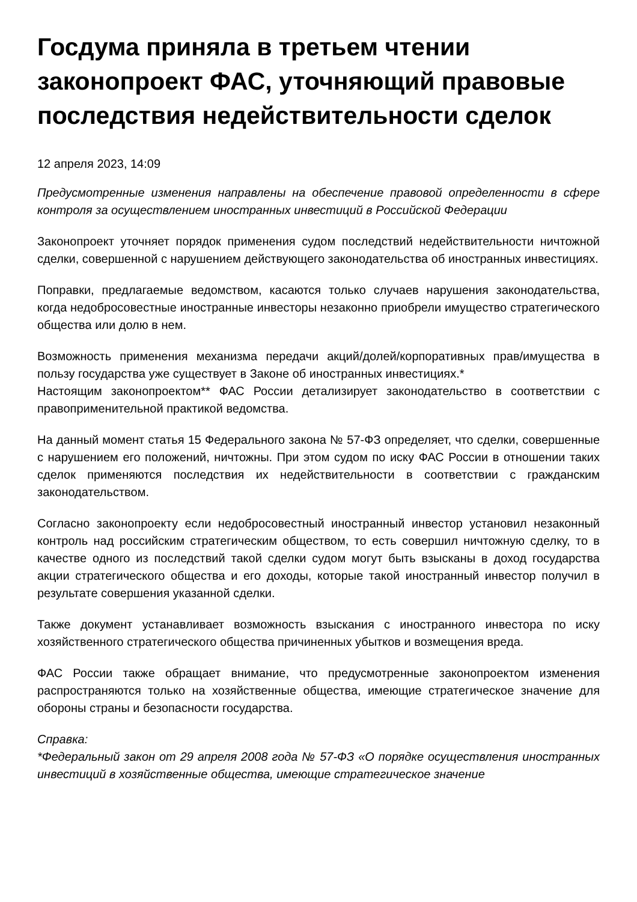Госдума приняла в третьем чтении законопроект ФАС, уточняющий правовые последствия недействительности сделок
12 апреля 2023, 14:09
Предусмотренные изменения направлены на обеспечение правовой определенности в сфере контроля за осуществлением иностранных инвестиций в Российской Федерации
Законопроект уточняет порядок применения судом последствий недействительности ничтожной сделки, совершенной с нарушением действующего законодательства об иностранных инвестициях.
Поправки, предлагаемые ведомством, касаются только случаев нарушения законодательства, когда недобросовестные иностранные инвесторы незаконно приобрели имущество стратегического общества или долю в нем.
Возможность применения механизма передачи акций/долей/корпоративных прав/имущества в пользу государства уже существует в Законе об иностранных инвестициях.*
Настоящим законопроектом** ФАС России детализирует законодательство в соответствии с правоприменительной практикой ведомства.
На данный момент статья 15 Федерального закона № 57-ФЗ определяет, что сделки, совершенные с нарушением его положений, ничтожны. При этом судом по иску ФАС России в отношении таких сделок применяются последствия их недействительности в соответствии с гражданским законодательством.
Согласно законопроекту если недобросовестный иностранный инвестор установил незаконный контроль над российским стратегическим обществом, то есть совершил ничтожную сделку, то в качестве одного из последствий такой сделки судом могут быть взысканы в доход государства акции стратегического общества и его доходы, которые такой иностранный инвестор получил в результате совершения указанной сделки.
Также документ устанавливает возможность взыскания с иностранного инвестора по иску хозяйственного стратегического общества причиненных убытков и возмещения вреда.
ФАС России также обращает внимание, что предусмотренные законопроектом изменения распространяются только на хозяйственные общества, имеющие стратегическое значение для обороны страны и безопасности государства.
Справка:
*Федеральный закон от 29 апреля 2008 года № 57-ФЗ «О порядке осуществления иностранных инвестиций в хозяйственные общества, имеющие стратегическое значение